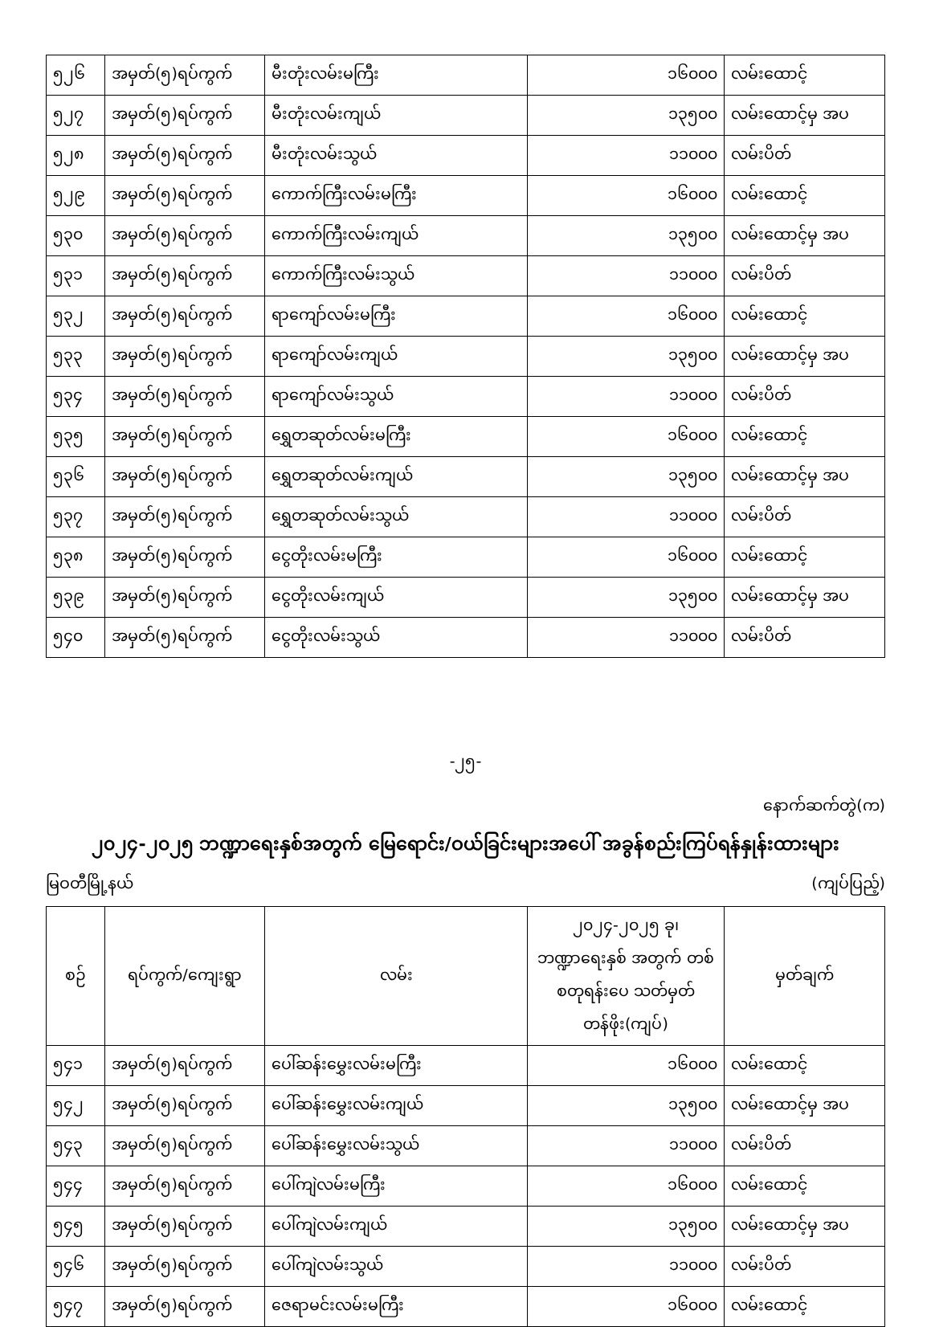| ၅၂၆ | အမှတ်(၅)ရပ်ကွက် | မီးတုံးလမ်းမကြီး | ၁၆၀၀၀ | လမ်းထောင့် |
| ၅၂၇ | အမှတ်(၅)ရပ်ကွက် | မီးတုံးလမ်းကျယ် | ၁၃၅၀၀ | လမ်းထောင့်မှ အပ |
| ၅၂၈ | အမှတ်(၅)ရပ်ကွက် | မီးတုံးလမ်းသွယ် | ၁၁၀၀၀ | လမ်းပိတ် |
| ၅၂၉ | အမှတ်(၅)ရပ်ကွက် | ကောက်ကြီးလမ်းမကြီး | ၁၆၀၀၀ | လမ်းထောင့် |
| ၅၃၀ | အမှတ်(၅)ရပ်ကွက် | ကောက်ကြီးလမ်းကျယ် | ၁၃၅၀၀ | လမ်းထောင့်မှ အပ |
| ၅၃၁ | အမှတ်(၅)ရပ်ကွက် | ကောက်ကြီးလမ်းသွယ် | ၁၁၀၀၀ | လမ်းပိတ် |
| ၅၃၂ | အမှတ်(၅)ရပ်ကွက် | ရာကျော်လမ်းမကြီး | ၁၆၀၀၀ | လမ်းထောင့် |
| ၅၃၃ | အမှတ်(၅)ရပ်ကွက် | ရာကျော်လမ်းကျယ် | ၁၃၅၀၀ | လမ်းထောင့်မှ အပ |
| ၅၃၄ | အမှတ်(၅)ရပ်ကွက် | ရာကျော်လမ်းသွယ် | ၁၁၀၀၀ | လမ်းပိတ် |
| ၅၃၅ | အမှတ်(၅)ရပ်ကွက် | ရွှေတဆုတ်လမ်းမကြီး | ၁၆၀၀၀ | လမ်းထောင့် |
| ၅၃၆ | အမှတ်(၅)ရပ်ကွက် | ရွှေတဆုတ်လမ်းကျယ် | ၁၃၅၀၀ | လမ်းထောင့်မှ အပ |
| ၅၃၇ | အမှတ်(၅)ရပ်ကွက် | ရွှေတဆုတ်လမ်းသွယ် | ၁၁၀၀၀ | လမ်းပိတ် |
| ၅၃၈ | အမှတ်(၅)ရပ်ကွက် | ငွေတိုးလမ်းမကြီး | ၁၆၀၀၀ | လမ်းထောင့် |
| ၅၃၉ | အမှတ်(၅)ရပ်ကွက် | ငွေတိုးလမ်းကျယ် | ၁၃၅၀၀ | လမ်းထောင့်မှ အပ |
| ၅၄၀ | အမှတ်(၅)ရပ်ကွက် | ငွေတိုးလမ်းသွယ် | ၁၁၀၀၀ | လမ်းပိတ် |
-၂၅-
နောက်ဆက်တွဲ(က)
၂၀၂၄-၂၀၂၅ ဘဏ္ဍာရေးနှစ်အတွက် မြေရောင်း/ဝယ်ခြင်းများအပေါ် အခွန်စည်းကြပ်ရန်နှုန်းထားများ
မြဝတီမြို့နယ် (ကျပ်ပြည့်)
| စဉ် | ရပ်ကွက်/ကျေးရွာ | လမ်း | ၂၀၂၄-၂၀၂၅ ခု၊ ဘဏ္ဍာရေးနှစ် အတွက် တစ်စတုရန်းပေ သတ်မှတ်တန်ဖိုး(ကျပ်) | မှတ်ချက် |
| --- | --- | --- | --- | --- |
| ၅၄၁ | အမှတ်(၅)ရပ်ကွက် | ပေါ်ဆန်းမွှေးလမ်းမကြီး | ၁၆၀၀၀ | လမ်းထောင့် |
| ၅၄၂ | အမှတ်(၅)ရပ်ကွက် | ပေါ်ဆန်းမွှေးလမ်းကျယ် | ၁၃၅၀၀ | လမ်းထောင့်မှ အပ |
| ၅၄၃ | အမှတ်(၅)ရပ်ကွက် | ပေါ်ဆန်းမွှေးလမ်းသွယ် | ၁၁၀၀၀ | လမ်းပိတ် |
| ၅၄၄ | အမှတ်(၅)ရပ်ကွက် | ပေါ်ကျဲလမ်းမကြီး | ၁၆၀၀၀ | လမ်းထောင့် |
| ၅၄၅ | အမှတ်(၅)ရပ်ကွက် | ပေါ်ကျဲလမ်းကျယ် | ၁၃၅၀၀ | လမ်းထောင့်မှ အပ |
| ၅၄၆ | အမှတ်(၅)ရပ်ကွက် | ပေါ်ကျဲလမ်းသွယ် | ၁၁၀၀၀ | လမ်းပိတ် |
| ၅၄၇ | အမှတ်(၅)ရပ်ကွက် | ဇေရာမင်းလမ်းမကြီး | ၁၆၀၀၀ | လမ်းထောင့် |